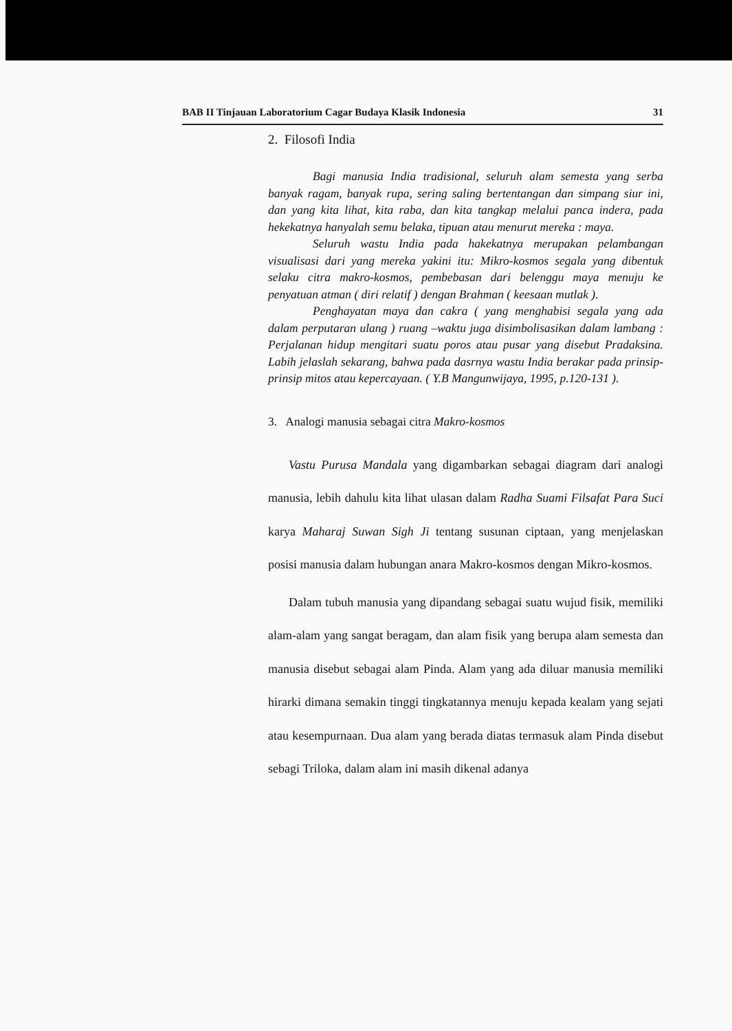BAB II Tinjauan Laboratorium Cagar Budaya Klasik Indonesia 31
2. Filosofi India
Bagi manusia India tradisional, seluruh alam semesta yang serba banyak ragam, banyak rupa, sering saling bertentangan dan simpang siur ini, dan yang kita lihat, kita raba, dan kita tangkap melalui panca indera, pada hekekatnya hanyalah semu belaka, tipuan atau menurut mereka : maya.
Seluruh wastu India pada hakekatnya merupakan pelambangan visualisasi dari yang mereka yakini itu: Mikro-kosmos segala yang dibentuk selaku citra makro-kosmos, pembebasan dari belenggu maya menuju ke penyatuan atman ( diri relatif ) dengan Brahman ( keesaan mutlak ).
Penghayatan maya dan cakra ( yang menghabisi segala yang ada dalam perputaran ulang ) ruang –waktu juga disimbolisasikan dalam lambang : Perjalanan hidup mengitari suatu poros atau pusar yang disebut Pradaksina. Labih jelaslah sekarang, bahwa pada dasrnya wastu India berakar pada prinsip-prinsip mitos atau kepercayaan. ( Y.B Mangunwijaya, 1995, p.120-131 ).
3. Analogi manusia sebagai citra Makro-kosmos
Vastu Purusa Mandala yang digambarkan sebagai diagram dari analogi manusia, lebih dahulu kita lihat ulasan dalam Radha Suami Filsafat Para Suci karya Maharaj Suwan Sigh Ji tentang susunan ciptaan, yang menjelaskan posisi manusia dalam hubungan anara Makro-kosmos dengan Mikro-kosmos.
Dalam tubuh manusia yang dipandang sebagai suatu wujud fisik, memiliki alam-alam yang sangat beragam, dan alam fisik yang berupa alam semesta dan manusia disebut sebagai alam Pinda. Alam yang ada diluar manusia memiliki hirarki dimana semakin tinggi tingkatannya menuju kepada kealam yang sejati atau kesempurnaan. Dua alam yang berada diatas termasuk alam Pinda disebut sebagi Triloka, dalam alam ini masih dikenal adanya